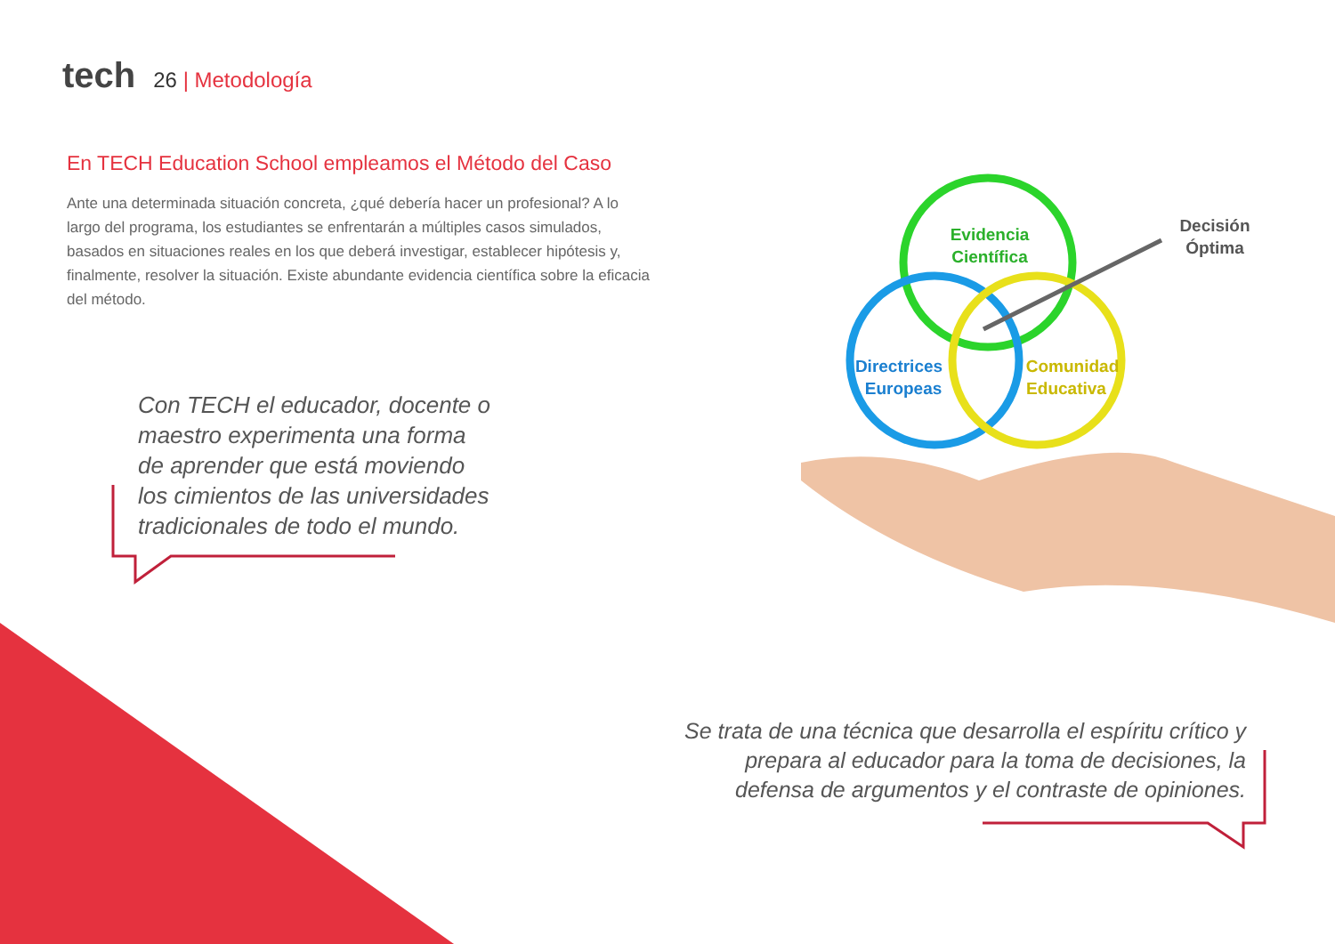tech
26 | Metodología
En TECH Education School empleamos el Método del Caso
Ante una determinada situación concreta, ¿qué debería hacer un profesional? A lo largo del programa, los estudiantes se enfrentarán a múltiples casos simulados, basados en situaciones reales en los que deberá investigar, establecer hipótesis y, finalmente, resolver la situación. Existe abundante evidencia científica sobre la eficacia del método.
Evidencia
Científica
Directrices
Europeas
Comunidad
Educativa
Decisión
Óptima
Con TECH el educador, docente o maestro experimenta una forma de aprender que está moviendo los cimientos de las universidades tradicionales de todo el mundo.
Se trata de una técnica que desarrolla el espíritu crítico y prepara al educador para la toma de decisiones, la defensa de argumentos y el contraste de opiniones.